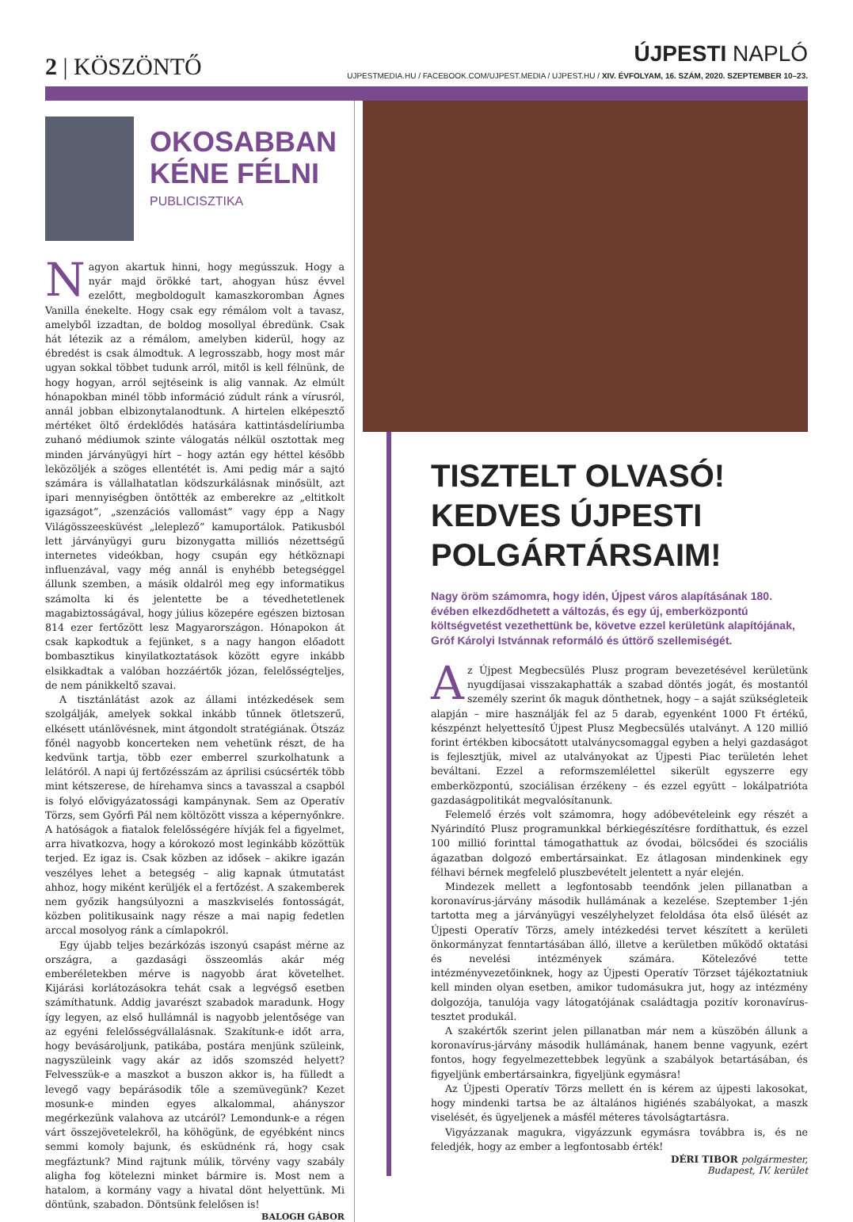2 | KÖSZÖNTŐ
ÚJPESTI NAPLÓ
UJPESTMEDIA.HU / FACEBOOK.COM/UJPEST.MEDIA / UJPEST.HU / XIV. ÉVFOLYAM, 16. SZÁM, 2020. SZEPTEMBER 10–23.
OKOSABBAN
KÉNE FÉLNI
PUBLICISZTIKA
Nagyon akartuk hinni, hogy megússzuk. Hogy a nyár majd örökké tart, ahogyan húsz évvel ezelőtt, megboldogult kamaszkoromban Ágnes Vanilla énekelte. Hogy csak egy rémálom volt a tavasz, amelyből izzadtan, de boldog mosollyal ébredünk. Csak hát létezik az a rémálom, amelyben kiderül, hogy az ébredést is csak álmodtuk. A legrosszabb, hogy most már ugyan sokkal többet tudunk arról, mitől is kell félnünk, de hogy hogyan, arról sejtéseink is alig vannak. Az elmúlt hónapokban minél több információ zúdult ránk a vírusról, annál jobban elbizonytalanodtunk. A hirtelen elképesztő mértéket öltő érdeklődés hatására kattintásdelíriumba zuhanó médiumok szinte válogatás nélkül osztottak meg minden járványügyi hírt – hogy aztán egy héttel később leközöljék a szöges ellentétét is. Ami pedig már a sajtó számára is vállalhatatlan ködszurkálásnak minősült, azt ipari mennyiségben öntötték az emberekre az „eltitkolt igazságot”, „szenzációs vallomást” vagy épp a Nagy Világösszeesküvést „leleplező” kamuportálok. Patikusból lett járványügyi guru bizonygatta milliós nézettségű internetes videókban, hogy csupán egy hétköznapi influenzával, vagy még annál is enyhébb betegséggel állunk szemben, a másik oldalról meg egy informatikus számolta ki és jelentette be a tévedhetetlenek magabiztosságával, hogy július közepére egészen biztosan 814 ezer fertőzött lesz Magyarországon. Hónapokon át csak kapkodtuk a fejünket, s a nagy hangon előadott bombasztikus kinyilatkoztatások között egyre inkább elsikkadtak a valóban hozzáértők józan, felelősségteljes, de nem pánikkeltő szavai.
A tisztánlátást azok az állami intézkedések sem szolgálják, amelyek sokkal inkább tűnnek ötletszerű, elkésett utánlövésnek, mint átgondolt stratégiának. Ötszáz főnél nagyobb koncerteken nem vehetünk részt, de ha kedvünk tartja, több ezer emberrel szurkolhatunk a lelátóról. A napi új fertőzésszám az áprilisi csúcsérték több mint kétszerese, de hírehamva sincs a tavasszal a csapból is folyó elővigyázatossági kampánynak. Sem az Operatív Törzs, sem Győrfi Pál nem költözött vissza a képernyőnkre. A hatóságok a fiatalok felelősségére hívják fel a figyelmet, arra hivatkozva, hogy a kórokozó most leginkább közöttük terjed. Ez igaz is. Csak közben az idősek – akikre igazán veszélyes lehet a betegség – alig kapnak útmutatást ahhoz, hogy miként kerüljék el a fertőzést. A szakemberek nem győzik hangsúlyozni a maszkviselés fontosságát, közben politikusaink nagy része a mai napig fedetlen arccal mosolyog ránk a címlapokról.
Egy újabb teljes bezárkózás iszonyú csapást mérne az országra, a gazdasági összeomlás akár még emberéletekben mérve is nagyobb árat követelhet. Kijárási korlátozásokra tehát csak a legvégső esetben számíthatunk. Addig javarészt szabadok maradunk. Hogy így legyen, az első hullámnál is nagyobb jelentősége van az egyéni felelősségvállalásnak. Szakítunk-e időt arra, hogy bevásároljunk, patikába, postára menjünk szüleink, nagyszüleink vagy akár az idős szomszéd helyett? Felvesszük-e a maszkot a buszon akkor is, ha fülledt a levegő vagy bepárásodik tőle a szemüvegünk? Kezet mosunk-e minden egyes alkalommal, ahányszor megérkezünk valahova az utcáról? Lemondunk-e a régen várt összejövetelekről, ha köhögünk, de egyébként nincs semmi komoly bajunk, és esküdnénk rá, hogy csak megfáztunk? Mind rajtunk múlik, törvény vagy szabály aligha fog kötelezni minket bármire is. Most nem a hatalom, a kormány vagy a hivatal dönt helyettünk. Mi döntünk, szabadon. Döntsünk felelősen is!
BALOGH GÁBOR
TISZTELT OLVASÓ!
KEDVES ÚJPESTI POLGÁRTÁRSAIM!
Nagy öröm számomra, hogy idén, Újpest város alapításának 180. évében elkezdődhetett a változás, és egy új, emberközpontú költségvetést vezethettünk be, követve ezzel kerületünk alapítójának, Gróf Károlyi Istvánnak reformáló és úttörő szellemiségét.
Az Újpest Megbecsülés Plusz program bevezetésével kerületünk nyugdíjasai visszakaphatták a szabad döntés jogát, és mostantól személy szerint ők maguk dönthetnek, hogy – a saját szükségleteik alapján – mire használják fel az 5 darab, egyenként 1000 Ft értékű, készpénzt helyettesítő Újpest Plusz Megbecsülés utalványt. A 120 millió forint értékben kibocsátott utalványcsomaggal egyben a helyi gazdaságot is fejlesztjük, mivel az utalványokat az Újpesti Piac területén lehet beváltani. Ezzel a reformszemlélettel sikerült egyszerre egy emberközpontú, szociálisan érzékeny – és ezzel együtt – lokálpatrióta gazdaságpolitikát megvalósítanunk.
Felemelő érzés volt számomra, hogy adóbevételeink egy részét a Nyárindító Plusz programunkkal bérkiegészítésre fordíthattuk, és ezzel 100 millió forinttal támogathattuk az óvodai, bölcsődei és szociális ágazatban dolgozó embertársainkat. Ez átlagosan mindenkinek egy félhavi bérnek megfelelő pluszbevételt jelentett a nyár elején.
Mindezek mellett a legfontosabb teendőnk jelen pillanatban a koronavírus-járvány második hullámának a kezelése. Szeptember 1-jén tartotta meg a járványügyi veszélyhelyzet feloldása óta első ülését az Újpesti Operatív Törzs, amely intézkedési tervet készített a kerületi önkormányzat fenntartásában álló, illetve a kerületben működő oktatási és nevelési intézmények számára. Kötelezővé tette intézményvezetőinknek, hogy az Újpesti Operatív Törzset tájékoztatniuk kell minden olyan esetben, amikor tudomásukra jut, hogy az intézmény dolgozója, tanulója vagy látogatójának családtagja pozitív koronavírus-tesztet produkál.
A szakértők szerint jelen pillanatban már nem a küszöbén állunk a koronavírus-járvány második hullámának, hanem benne vagyunk, ezért fontos, hogy fegyelmezettebbek legyünk a szabályok betartásában, és figyeljünk embertársainkra, figyeljünk egymásra!
Az Újpesti Operatív Törzs mellett én is kérem az újpesti lakosokat, hogy mindenki tartsa be az általános higiénés szabályokat, a maszk viselését, és ügyeljenek a másfél méteres távolságtartásra.
Vigyázzanak magukra, vigyázzunk egymásra továbbra is, és ne feledjék, hogy az ember a legfontosabb érték!
DÉRI TIBOR polgármester,
Budapest, IV. kerület